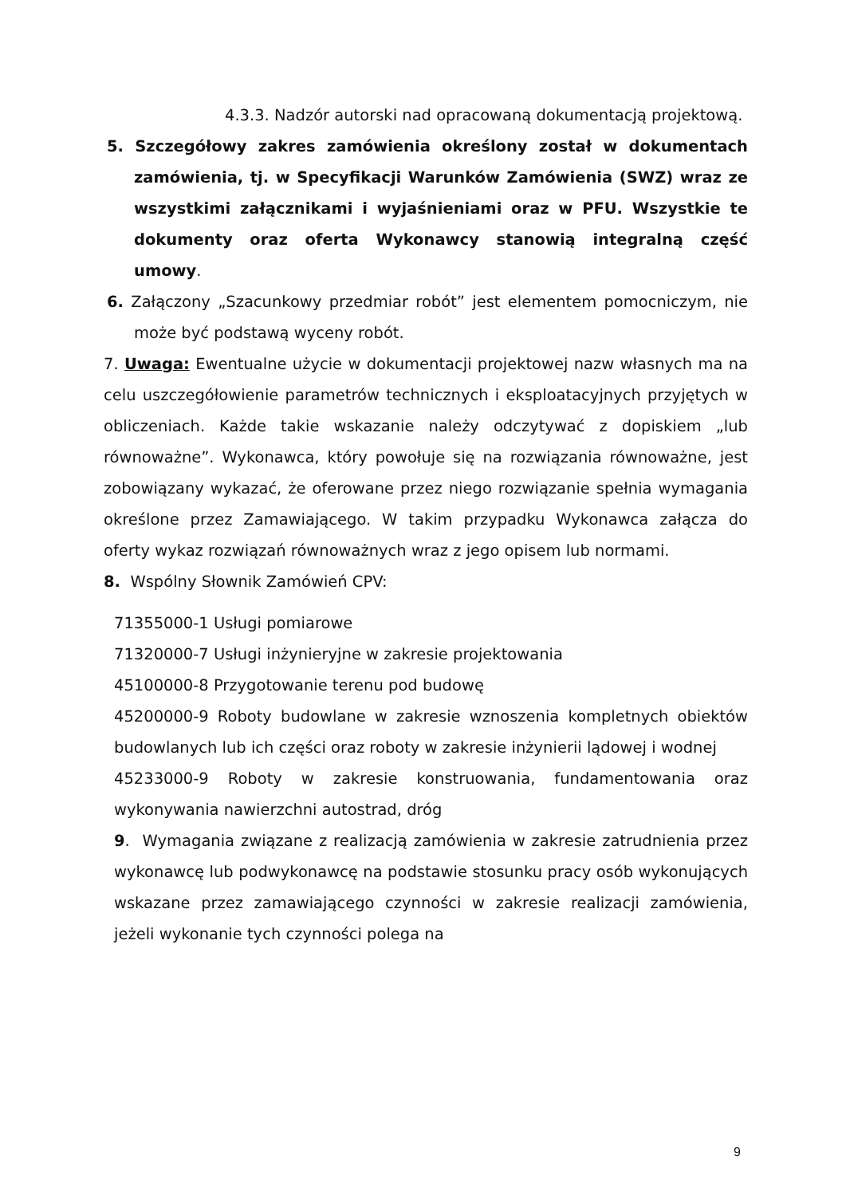4.3.3. Nadzór autorski nad opracowaną dokumentacją projektową.
5. Szczegółowy zakres zamówienia określony został w dokumentach zamówienia, tj. w Specyfikacji Warunków Zamówienia (SWZ) wraz ze wszystkimi załącznikami i wyjaśnieniami oraz w PFU. Wszystkie te dokumenty oraz oferta Wykonawcy stanowią integralną część umowy.
6. Załączony „Szacunkowy przedmiar robót” jest elementem pomocniczym, nie może być podstawą wyceny robót.
7. Uwaga: Ewentualne użycie w dokumentacji projektowej nazw własnych ma na celu uszczegółowienie parametrów technicznych i eksploatacyjnych przyjętych w obliczeniach. Każde takie wskazanie należy odczytywać z dopiskiem „lub równoważne”. Wykonawca, który powołuje się na rozwiązania równoważne, jest zobowiązany wykazać, że oferowane przez niego rozwiązanie spełnia wymagania określone przez Zamawiającego. W takim przypadku Wykonawca załącza do oferty wykaz rozwiązań równoważnych wraz z jego opisem lub normami.
8. Wspólny Słownik Zamówień CPV:
71355000-1 Usługi pomiarowe
71320000-7 Usługi inżynieryjne w zakresie projektowania
45100000-8 Przygotowanie terenu pod budowę
45200000-9 Roboty budowlane w zakresie wznoszenia kompletnych obiektów budowlanych lub ich części oraz roboty w zakresie inżynierii lądowej i wodnej
45233000-9 Roboty w zakresie konstruowania, fundamentowania oraz wykonywania nawierzchni autostrad, dróg
9. Wymagania związane z realizacją zamówienia w zakresie zatrudnienia przez wykonawcę lub podwykonawcę na podstawie stosunku pracy osób wykonujących wskazane przez zamawiającego czynności w zakresie realizacji zamówienia, jeżeli wykonanie tych czynności polega na
9